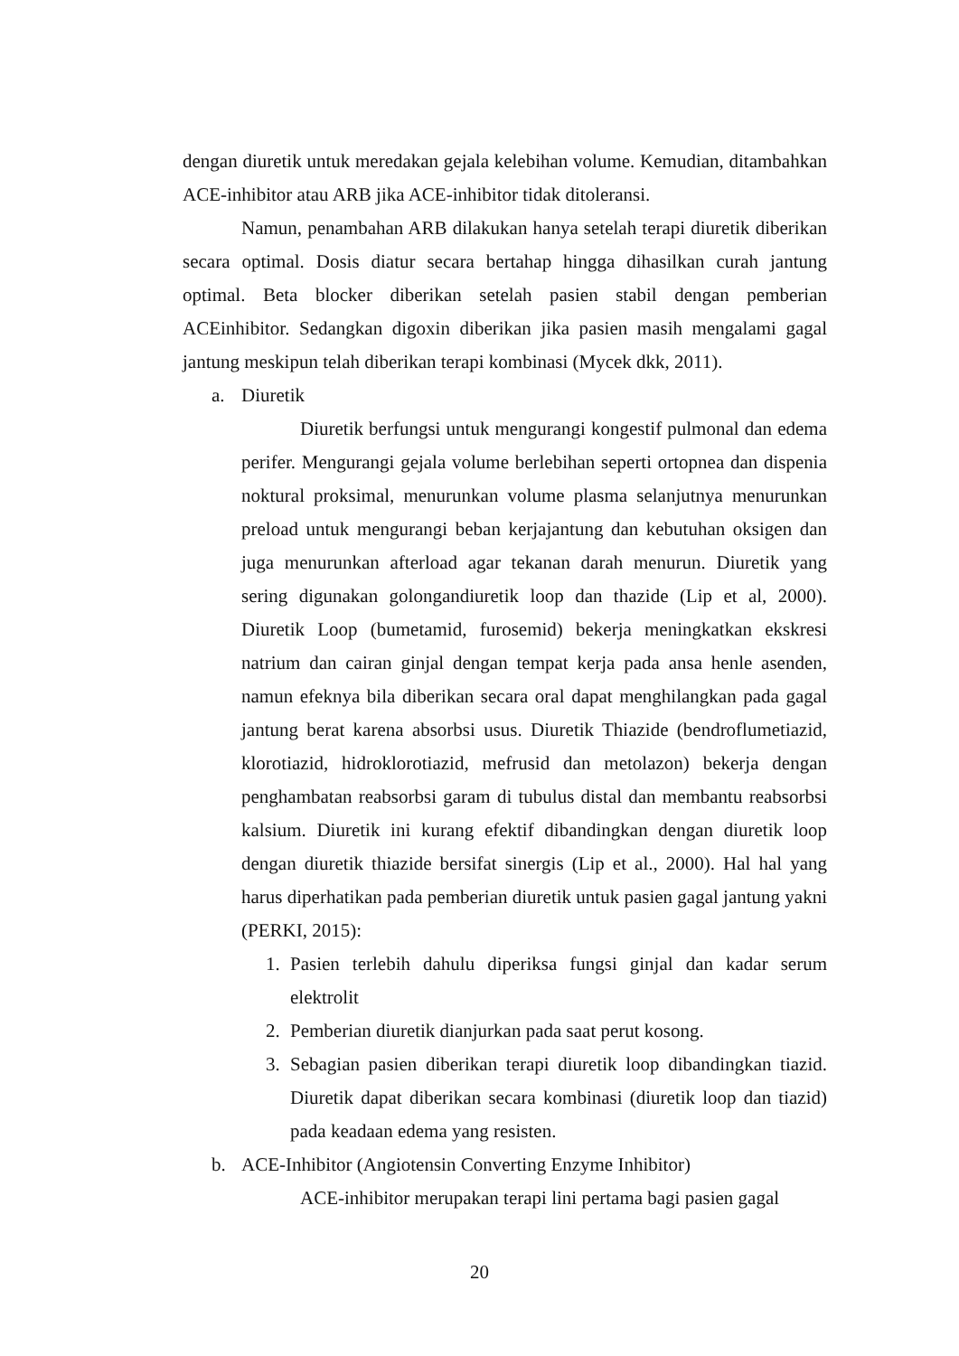dengan diuretik untuk meredakan gejala kelebihan volume. Kemudian, ditambahkan ACE-inhibitor atau ARB jika ACE-inhibitor tidak ditoleransi.
Namun, penambahan ARB dilakukan hanya setelah terapi diuretik diberikan secara optimal. Dosis diatur secara bertahap hingga dihasilkan curah jantung optimal. Beta blocker diberikan setelah pasien stabil dengan pemberian ACEinhibitor. Sedangkan digoxin diberikan jika pasien masih mengalami gagal jantung meskipun telah diberikan terapi kombinasi (Mycek dkk, 2011).
a. Diuretik
Diuretik berfungsi untuk mengurangi kongestif pulmonal dan edema perifer. Mengurangi gejala volume berlebihan seperti ortopnea dan dispenia noktural proksimal, menurunkan volume plasma selanjutnya menurunkan preload untuk mengurangi beban kerjajantung dan kebutuhan oksigen dan juga menurunkan afterload agar tekanan darah menurun. Diuretik yang sering digunakan golongandiuretik loop dan thazide (Lip et al, 2000). Diuretik Loop (bumetamid, furosemid) bekerja meningkatkan ekskresi natrium dan cairan ginjal dengan tempat kerja pada ansa henle asenden, namun efeknya bila diberikan secara oral dapat menghilangkan pada gagal jantung berat karena absorbsi usus. Diuretik Thiazide (bendroflumetiazid, klorotiazid, hidroklorotiazid, mefrusid dan metolazon) bekerja dengan penghambatan reabsorbsi garam di tubulus distal dan membantu reabsorbsi kalsium. Diuretik ini kurang efektif dibandingkan dengan diuretik loop dengan diuretik thiazide bersifat sinergis (Lip et al., 2000). Hal hal yang harus diperhatikan pada pemberian diuretik untuk pasien gagal jantung yakni (PERKI, 2015):
1. Pasien terlebih dahulu diperiksa fungsi ginjal dan kadar serum elektrolit
2. Pemberian diuretik dianjurkan pada saat perut kosong.
3. Sebagian pasien diberikan terapi diuretik loop dibandingkan tiazid. Diuretik dapat diberikan secara kombinasi (diuretik loop dan tiazid) pada keadaan edema yang resisten.
b. ACE-Inhibitor (Angiotensin Converting Enzyme Inhibitor)
ACE-inhibitor merupakan terapi lini pertama bagi pasien gagal
20